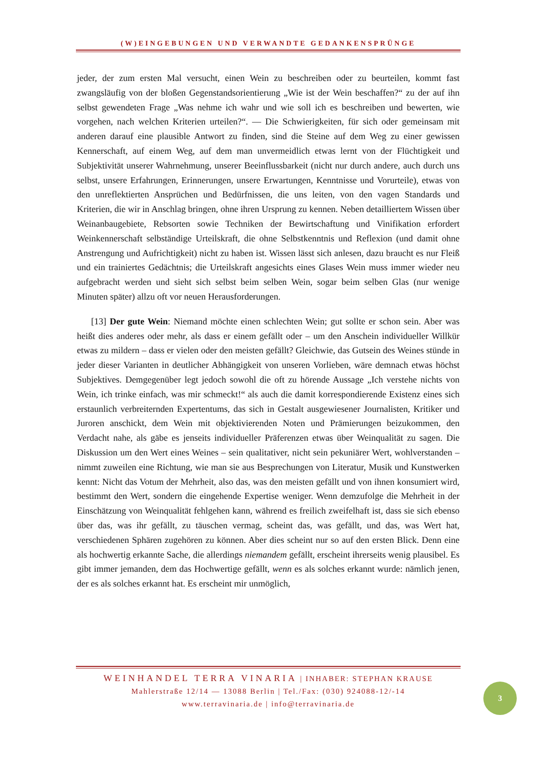(W)EINGEBUNGEN UND VERWANDTE GEDANKENSPRÜNGE
jeder, der zum ersten Mal versucht, einen Wein zu beschreiben oder zu beurteilen, kommt fast zwangsläufig von der bloßen Gegenstandsorientierung „Wie ist der Wein beschaffen?“ zu der auf ihn selbst gewendeten Frage „Was nehme ich wahr und wie soll ich es beschreiben und bewerten, wie vorgehen, nach welchen Kriterien urteilen?“. — Die Schwierigkeiten, für sich oder gemeinsam mit anderen darauf eine plausible Antwort zu finden, sind die Steine auf dem Weg zu einer gewissen Kennerschaft, auf einem Weg, auf dem man unvermeidlich etwas lernt von der Flüchtigkeit und Subjektivität unserer Wahrnehmung, unserer Beeinflussbarkeit (nicht nur durch andere, auch durch uns selbst, unsere Erfahrungen, Erinnerungen, unsere Erwartungen, Kenntnisse und Vorurteile), etwas von den unreflektierten Ansprüchen und Bedürfnissen, die uns leiten, von den vagen Standards und Kriterien, die wir in Anschlag bringen, ohne ihren Ursprung zu kennen. Neben detailliertem Wissen über Weinanbaugebiete, Rebsorten sowie Techniken der Bewirtschaftung und Vinifikation erfordert Weinkennerschaft selbständige Urteilskraft, die ohne Selbstkenntnis und Reflexion (und damit ohne Anstrengung und Aufrichtigkeit) nicht zu haben ist. Wissen lässt sich anlesen, dazu braucht es nur Fleiß und ein trainiertes Gedächtnis; die Urteilskraft angesichts eines Glases Wein muss immer wieder neu aufgebracht werden und sieht sich selbst beim selben Wein, sogar beim selben Glas (nur wenige Minuten später) allzu oft vor neuen Herausforderungen.
[13] Der gute Wein: Niemand möchte einen schlechten Wein; gut sollte er schon sein. Aber was heißt dies anderes oder mehr, als dass er einem gefällt oder – um den Anschein individueller Willkür etwas zu mildern – dass er vielen oder den meisten gefällt? Gleichwie, das Gutsein des Weines stünde in jeder dieser Varianten in deutlicher Abhängigkeit von unseren Vorlieben, wäre demnach etwas höchst Subjektives. Demgegenüber legt jedoch sowohl die oft zu hörende Aussage „Ich verstehe nichts von Wein, ich trinke einfach, was mir schmeckt!“ als auch die damit korrespondierende Existenz eines sich erstaunlich verbreiternden Expertentums, das sich in Gestalt ausgewiesener Journalisten, Kritiker und Juroren anschickt, dem Wein mit objektivierenden Noten und Prämierungen beizukommen, den Verdacht nahe, als gäbe es jenseits individueller Präferenzen etwas über Weinqualität zu sagen. Die Diskussion um den Wert eines Weines – sein qualitativer, nicht sein pekuniärer Wert, wohlverstanden – nimmt zuweilen eine Richtung, wie man sie aus Besprechungen von Literatur, Musik und Kunstwerken kennt: Nicht das Votum der Mehrheit, also das, was den meisten gefällt und von ihnen konsumiert wird, bestimmt den Wert, sondern die eingehende Expertise weniger. Wenn demzufolge die Mehrheit in der Einschätzung von Weinqualität fehlgehen kann, während es freilich zweifelhaft ist, dass sie sich ebenso über das, was ihr gefällt, zu täuschen vermag, scheint das, was gefällt, und das, was Wert hat, verschiedenen Sphären zugehören zu können. Aber dies scheint nur so auf den ersten Blick. Denn eine als hochwertig erkannte Sache, die allerdings niemandem gefällt, erscheint ihrerseits wenig plausibel. Es gibt immer jemanden, dem das Hochwertige gefällt, wenn es als solches erkannt wurde: nämlich jenen, der es als solches erkannt hat. Es erscheint mir unmöglich,
WEINHANDEL TERRA VINARIA | INHABER: STEPHAN KRAUSE
Mahlerstraße 12/14 — 13088 Berlin | Tel./Fax: (030) 924088-12/-14
www.terravinaria.de | info@terravinaria.de
3